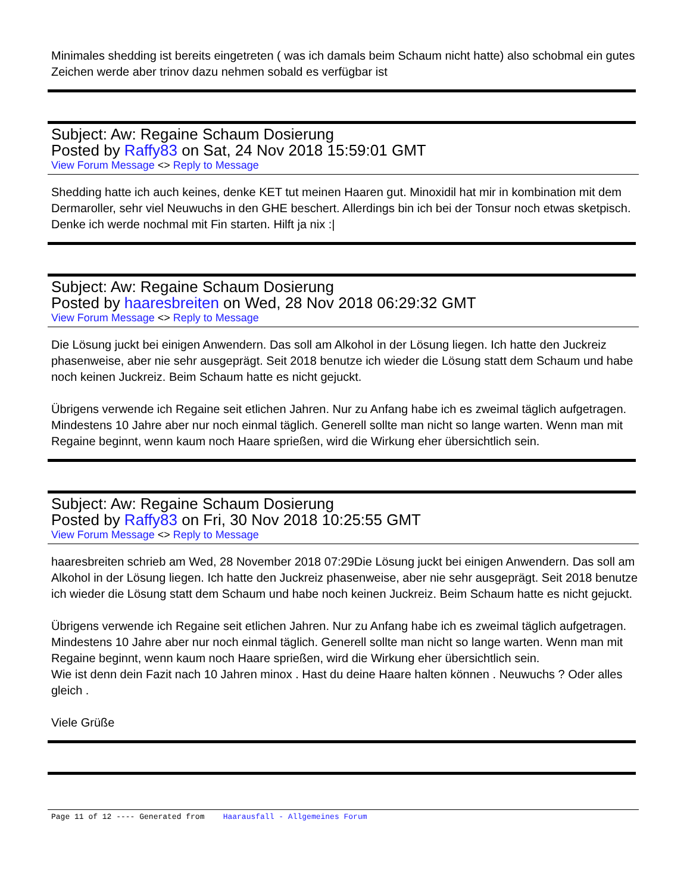Minimales shedding ist bereits eingetreten ( was ich damals beim Schaum nicht hatte) also schobmal ein gutes Zeichen werde aber trinov dazu nehmen sobald es verfügbar ist
Subject: Aw: Regaine Schaum Dosierung
Posted by Raffy83 on Sat, 24 Nov 2018 15:59:01 GMT
View Forum Message <> Reply to Message
Shedding hatte ich auch keines, denke KET tut meinen Haaren gut. Minoxidil hat mir in kombination mit dem Dermaroller, sehr viel Neuwuchs in den GHE beschert. Allerdings bin ich bei der Tonsur noch etwas sketpisch. Denke ich werde nochmal mit Fin starten. Hilft ja nix :|
Subject: Aw: Regaine Schaum Dosierung
Posted by haaresbreiten on Wed, 28 Nov 2018 06:29:32 GMT
View Forum Message <> Reply to Message
Die Lösung juckt bei einigen Anwendern. Das soll am Alkohol in der Lösung liegen. Ich hatte den Juckreiz phasenweise, aber nie sehr ausgeprägt. Seit 2018 benutze ich wieder die Lösung statt dem Schaum und habe noch keinen Juckreiz. Beim Schaum hatte es nicht gejuckt.
Übrigens verwende ich Regaine seit etlichen Jahren. Nur zu Anfang habe ich es zweimal täglich aufgetragen. Mindestens 10 Jahre aber nur noch einmal täglich. Generell sollte man nicht so lange warten. Wenn man mit Regaine beginnt, wenn kaum noch Haare sprießen, wird die Wirkung eher übersichtlich sein.
Subject: Aw: Regaine Schaum Dosierung
Posted by Raffy83 on Fri, 30 Nov 2018 10:25:55 GMT
View Forum Message <> Reply to Message
haaresbreiten schrieb am Wed, 28 November 2018 07:29Die Lösung juckt bei einigen Anwendern. Das soll am Alkohol in der Lösung liegen. Ich hatte den Juckreiz phasenweise, aber nie sehr ausgeprägt. Seit 2018 benutze ich wieder die Lösung statt dem Schaum und habe noch keinen Juckreiz. Beim Schaum hatte es nicht gejuckt.
Übrigens verwende ich Regaine seit etlichen Jahren. Nur zu Anfang habe ich es zweimal täglich aufgetragen. Mindestens 10 Jahre aber nur noch einmal täglich. Generell sollte man nicht so lange warten. Wenn man mit Regaine beginnt, wenn kaum noch Haare sprießen, wird die Wirkung eher übersichtlich sein.
Wie ist denn dein Fazit nach 10 Jahren minox . Hast du deine Haare halten können . Neuwuchs ? Oder alles gleich .
Viele Grüße
Page 11 of 12 ---- Generated from Haarausfall - Allgemeines Forum